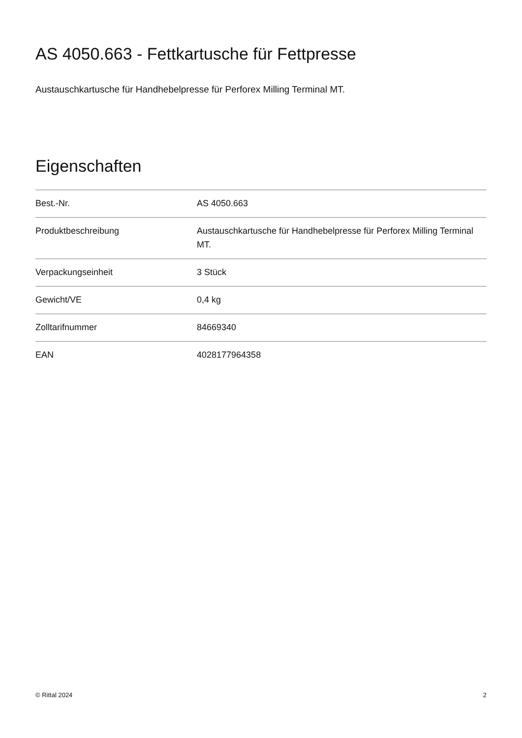AS 4050.663 - Fettkartusche für Fettpresse
Austauschkartusche für Handhebelpresse für Perforex Milling Terminal MT.
Eigenschaften
| Best.-Nr. | AS 4050.663 |
| Produktbeschreibung | Austauschkartusche für Handhebelpresse für Perforex Milling Terminal MT. |
| Verpackungseinheit | 3 Stück |
| Gewicht/VE | 0,4 kg |
| Zolltarifnummer | 84669340 |
| EAN | 4028177964358 |
© Rittal 2024 2